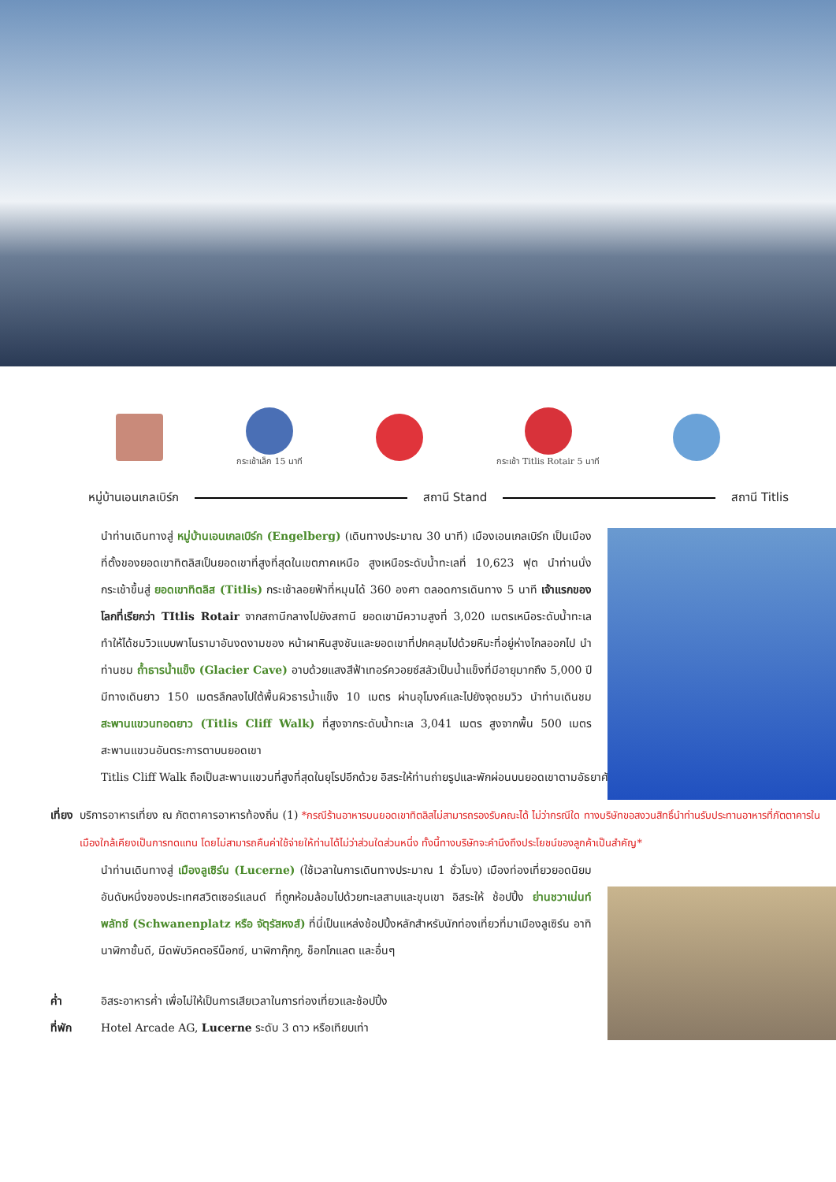กระเช้าเล็ก 15 นาที กระเช้า Titlis Rotair 5 นาที
หมู่บ้านเอนเกลเบิร์ก สถานี Stand สถานี Titlis
นำท่านเดินทางสู่ หมู่บ้านเอนเกลเบิร์ก (Engelberg) (เดินทางประมาณ 30 นาที) เมืองเอนเกลเบิร์ก เป็นเมืองที่ตั้งของยอดเขาทิตลิสเป็นยอดเขาที่สูงที่สุดในเขตภาคเหนือ สูงเหนือระดับน้ำทะเลที่ 10,623 ฟุต นำท่านนั่งกระเช้าขึ้นสู่ ยอดเขาทิตลิส (Titlis) กระเช้าลอยฟ้าที่หมุนได้ 360 องศา ตลอดการเดินทาง 5 นาที เจ้าแรกของโลกที่เรียกว่า TItlis Rotair จากสถานีกลางไปยังสถานี ยอดเขามีความสูงที่ 3,020 เมตรเหนือระดับน้ำทะเล ทำให้ได้ชมวิวแบบพาโนรามาอันงดงามของ หน้าผาหินสูงชันและยอดเขาที่ปกคลุมไปด้วยหิมะที่อยู่ห่างไกลออกไป นำท่านชม ถ้ำธารน้ำแข็ง (Glacier Cave) อาบด้วยแสงสีฟ้าเทอร์ควอยซ์สลัวเป็นน้ำแข็งที่มีอายุมากถึง 5,000 ปี มีทางเดินยาว 150 เมตรลึกลงไปใต้พื้นผิวธารน้ำแข็ง 10 เมตร ผ่านอุโมงค์และไปยังจุดชมวิว นำท่านเดินชม สะพานแขวนทอดยาว (Titlis Cliff Walk) ที่สูงจากระดับน้ำทะเล 3,041 เมตร สูงจากพื้น 500 เมตร สะพานแขวนอันตระการตาบนยอดเขา
Titlis Cliff Walk ถือเป็นสะพานแขวนที่สูงที่สุดในยุโรปอีกด้วย อิสระให้ท่านถ่ายรูปและพักผ่อนบนยอดเขาตามอัธยาศัย
เที่ยง บริการอาหารเที่ยง ณ ภัตตาคารอาหารท้องถิ่น (1) *กรณีร้านอาหารบนยอดเขาทิตลิสไม่สามารถรองรับคณะได้ ไม่ว่ากรณีใด ทางบริษัทขอสงวนสิทธิ์นำท่านรับประทานอาหารที่ภัตตาคารในเมืองใกล้เคียงเป็นการทดแทน โดยไม่สามารถคืนค่าใช้จ่ายให้ท่านได้ไม่ว่าส่วนใดส่วนหนึ่ง ทั้งนี้ทางบริษัทจะคำนึงถึงประโยชน์ของลูกค้าเป็นสำคัญ*
นำท่านเดินทางสู่ เมืองลูเซิร์น (Lucerne) (ใช้เวลาในการเดินทางประมาณ 1 ชั่วโมง) เมืองท่องเที่ยวยอดนิยมอันดับหนึ่งของประเทศสวิตเซอร์แลนด์ ที่ถูกห้อมล้อมไปด้วยทะเลสาบและขุนเขา อิสระให้ ช้อปปิ้ง ย่านชวาเน่นท์พลัทซ์ (Schwanenplatz หรือ จัตุรัสหงส์) ที่นี่เป็นแหล่งช้อปปิ้งหลักสำหรับนักท่องเที่ยวที่มาเมืองลูเซิร์น อาทิ นาฬิกาชั้นดี, มีดพับวิคตอรีน็อกซ์, นาฬิกากุ๊กกู, ช็อกโกแลต และอื่นๆ
ค่ำ อิสระอาหารค่ำ เพื่อไม่ให้เป็นการเสียเวลาในการท่องเที่ยวและช้อปปิ้ง
ที่พัก Hotel Arcade AG, Lucerne ระดับ 3 ดาว หรือเทียบเท่า